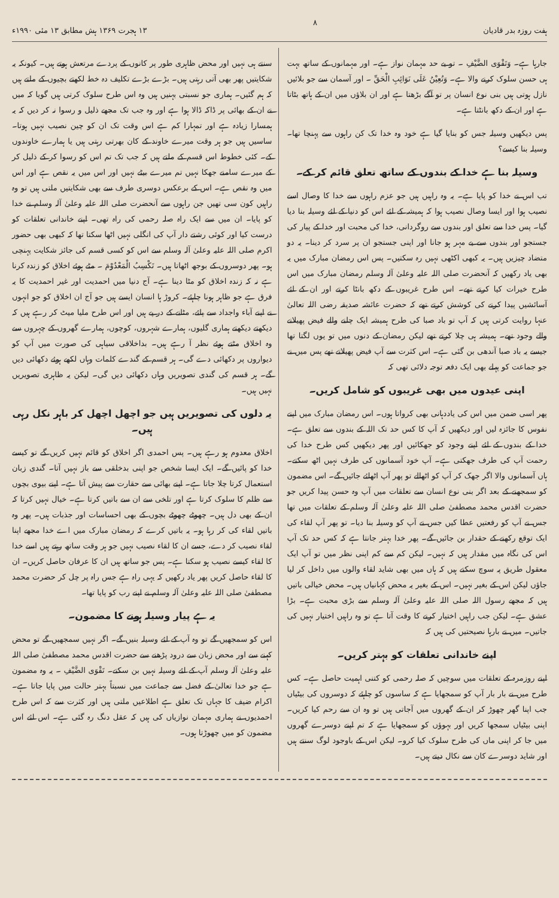ہفت روزہ بدر قادیان ۸ ۱۳ ہجرت ۱۳۶۹ ہش مطابق ۱۳ مئی ۱۹۹۰ء
جارہا ہے۔ وَتَقْوَى الضَّيْفِ ۔ تو بے حد مہمان نواز ہے۔ اور مہمانوں کے ساتھ بہت ہی حسن سلوک کرنے والا ہے۔ وَتُعِيْنُ عَلَى نَوَائِبِ الْحَقِّ ۔ اور آسمان سے جو بلائیں نازل ہوتی ہیں بنی نوع انسان پر تو آگے بڑھتا ہے اور ان بلاؤں میں ان کے ہاتھ بٹاتا ہے اور ان کے دکھ بانٹتا ہے۔
پس دیکھیں وسیلہ جس کو بنایا گیا ہے خود وہ خدا تک کن راہوں سے پہنچا تھا۔ وسیلہ بنا کیسے؟
وسیلہ بنا ہے خدا کے بندوں کے ساتھ تعلق قائم کر کے۔
تب اس نے خدا کو پایا ہے۔ یہ وہ راہیں ہیں جو عزم راہوں سے خدا کا وصال اسے نصیب ہوا اور ایسا وصال نصیب ہوا کہ ہمیشہ کے لئے اس کو دنیا کے لئے وسیلہ بنا دیا گیا۔ پس خدا سے تعلق اور بندوں سے روگردانی، خدا کی محبت اور خدا کے پیار کی جستجو اور بندوں سے بے مہر ہو جانا اور اپنی جستجو ان پر سرد کر دینا۔ یہ دو متضاد چیزیں ہیں۔ یہ کبھی اکٹھی نہیں رہ سکتیں۔ پس اس رمضان مبارک میں یہ بھی یاد رکھیں کہ آنحضرت صلی اللہ علیہ وعلیٰ آلہ وسلم رمضان مبارک میں اس طرح خیرات کیا کرتے تھے۔ اس طرح غریبوں کے دکھ بانٹا کرتے اور ان کے لئے آسائشیں پیدا کرنے کی کوشش کرتے تھے کہ حضرت عائشہ صدیقہ رضی اللہ تعالیٰ عنہا روایت کرتی ہیں کہ آپ تو باد صبا کی طرح ہمیشہ ایک چلنے والے فیض پھیلانے والے وجود تھے۔ ہمیشہ ہی چلا کرتے تھے لیکن رمضان کے دنوں میں تو یوں لگتا تھا جیسے یہ باد صبا آندھی بن گئی ہے۔ اس کثرت سے آپ فیض پھیلاتے تھے پس میں نے جو جماعت کو پہلے بھی ایک دفعہ توجہ دلائی تھی کہ
اپنی عیدوں میں بھی غریبوں کو شامل کریں۔
پھر اسی ضمن میں اس کی یاددہانی بھی کرواتا ہوں۔ اس رمضان مبارک میں اپنے نفوس کا جائزہ لیں اور دیکھیں کہ آپ کا کس حد تک اللہ کے بندوں سے تعلق ہے۔ خدا کے بندوں کے لئے اپنے وجود کو جھکائیں اور پھر دیکھیں کس طرح خدا کی رحمت آپ کی طرف جھکتی ہے۔ آپ خود آسمانوں کی طرف نہیں اٹھ سکتے۔ ہاں آسمانوں والا اگر جھک کر آپ کو اٹھالے تو پھر آپ اٹھائے جائیں گے۔ اس مضمون کو سمجھنے کے بعد اگر بنی نوع انسان سے تعلقات میں آپ وہ حسن پیدا کریں جو حضرت اقدس محمد مصطفیٰ صلی اللہ علیہ وعلیٰ آلہ وسلم کے تعلقات میں تھا جس نے آپ کو رفعتیں عطا کیں جس نے آپ کو وسیلہ بنا دیا۔ تو پھر آپ لقاء کی ایک توقع رکھنے کے حقدار بن جائیں گے۔ پھر خدا بہتر جانتا ہے کہ کس حد تک آپ اس کی نگاہ میں مقدار ہیں کہ نہیں۔ لیکن کم سے کم اپنی نظر میں تو آپ ایک معقول طریق پہ سوچ سکتے ہیں کہ ہاں میں بھی شاید لقاء والوں میں داخل کر لیا جاؤں لیکن اس کے بغیر نہیں۔ اس کے بغیر یہ محض کہانیاں ہیں۔ محض خیالی باتیں ہیں کہ مجھے رسول اللہ صلی اللہ علیہ وعلیٰ آلہ وسلم سے بڑی محبت ہے۔ بڑا عشق ہے۔ لیکن جب راہیں اختیار کرنے کا وقت آتا ہے تو وہ راہیں اختیار نہیں کی جاتیں۔ میں نے بارہا نصیحتیں کی ہیں کہ
اپنے خاندانی تعلقات کو بہتر کریں۔
اپنے روزمرہ کے تعلقات میں سوچیں کہ صلہ رحمی کو کتنی اہمیت حاصل ہے۔ کس طرح میں نے بار بار آپ کو سمجھایا ہے کہ ساسوں کو چاہئے کہ دوسروں کی بیٹیاں جب اپنا گھر چھوڑ کر ان کے گھروں میں آجاتی ہیں تو وہ ان سے رحم کیا کریں۔ اپنی بیٹیاں سمجھا کریں اور بہوؤں کو سمجھایا ہے کہ تم اپنے دوسرے گھروں میں جا کر اپنی ماں کی طرح سلوک کیا کرو۔ لیکن اس کے باوجود لوگ سنتے ہیں اور شاید دوسرے کان سے نکال دیتے ہیں۔
سنتے ہی نہیں اور محض ظاہری طور پر کانوں کے پردے مرتعش ہوتے ہیں۔ کیونکہ یہ شکایتیں پھر بھی آتی رہتی ہیں۔ بڑے بڑے تکلیف دہ خط لکھتے بچیوں کے ملتے ہیں کہ ہم گئیں۔ ہماری جو نسبتی بہنیں ہیں وہ اس طرح سلوک کرتی ہیں گویا کہ میں نے ان کے بھائی پر ڈاکہ ڈالا ہوا ہے اور وہ جب تک مجھے ذلیل و رسوا نہ کر دیں کہ یہ ہمسارا زیادہ ہے اور تمہارا کم ہے اس وقت تک ان کو چین نصیب نہیں ہوتا۔ ساسیں ہیں جو ہر وقت میرے خاوند کے کان بھرتی رہتی ہیں یا ہمارے خاوندوں کے۔ کئی خطوط اس قسم کے ملتے ہیں کہ جب تک تم اس کو رسوا کر کے ذلیل کر کے میرے سامنے جھکا نہیں تم میرے بیٹے نہیں اور اس میں یہ نقص ہے اور اس میں وہ نقص ہے۔ اس کے برعکس دوسری طرف سے بھی شکایتیں ملتی ہیں تو وہ راہیں کون سی تھیں جن راہوں سے آنحضرت صلی اللہ علیہ وعلیٰ آلہ وسلم نے خدا کو پایا۔ ان میں سے ایک راہ صلہ رحمی کی راہ تھی۔ اپنے خاندانی تعلقات کو درست کیا اور کوئی رشتے دار آپ کی انگلی نہیں اٹھا سکتا تھا کہ کبھی بھی حضور اکرم صلی اللہ علیہ وعلیٰ آلہ وسلم سے اس کو کسی قسم کی جائز شکایت پہنچی ہو۔ پھر دوسروں کے بوجھ اٹھاتا ہیں۔ تَكْسِبُ الْمَعْدُوْمَ ۔ مٹے ہوئے اخلاق کو زندہ کرنا ہے نہ کہ زندہ اخلاق کو مٹا دینا ہے۔ آج دنیا میں احمدیت اور غیر احمدیت کا یہ فرق ہے جو ظاہر ہونا چاہئے۔ کروڑ ہا انسان ایسے ہیں جو آج ان اخلاق کو جو انہوں نے اپنے آباء واجداد سے پائے، مٹانے کے در پے ہیں اور اس طرح ملیا میٹ کر رہے ہیں کہ دیکھتے دیکھتے ہماری گلیوں، ہمارے شہروں، کوچوں، ہمارے گھروں کے چہروں سے وہ اخلاق مٹتے ہوئے نظر آ رہے ہیں۔ بداخلاقی سیاہی کی صورت میں آپ کو دیواروں پر دکھائی دے گی۔ ہر قسم کے گندے کلمات وہاں لکھے ہوئے دکھائی دیں گے۔ ہر قسم کی گندی تصویریں وہاں دکھائی دیں گی۔ لیکن یہ ظاہری تصویریں نہیں ہیں۔
یہ دلوں کی تصویریں ہیں جو اچھل اچھل کر باہر نکل رہی ہیں۔
اخلاق معدوم ہو رہے ہیں۔ پس احمدی اگر اخلاق کو قائم نہیں کریں گے تو کیسے خدا کو پائیں گے۔ ایک ایسا شخص جو اپنی بدخلقی سے باز نہیں آتا۔ گندی زبان استعمال کرتا چلا جاتا ہے۔ اپنے بھائی سے حقارت سے پیش آتا ہے۔ اپنے بیوی بچوں سے ظلم کا سلوک کرتا ہے اور تلخی سے ان سے باتیں کرتا ہے۔ خیال نہیں کرتا کہ ان کے بھی دل ہیں۔ چھوٹے چھوٹے بچوں کے بھی احساسات اور جذبات ہیں۔ پھر وہ باتیں لقاء کی کر رہا ہو۔ یہ باتیں کرے کہ رمضان مبارک میں اے خدا مجھے اپنا لقاء نصیب کر دے، جسے ان کا لقاء نصیب نہیں جو ہر وقت ساتھ رہتے ہیں اسے خدا کا لقاء کیسے نصیب ہو سکتا ہے۔ پس جو ساتھ ہیں ان کا عرفان حاصل کریں۔ ان کا لقاء حاصل کریں پھر یاد رکھیں کہ یہی راہ ہے جس راہ پر چل کر حضرت محمد مصطفیٰ صلی اللہ علیہ وعلیٰ آلہ وسلم نے اپنے رب کو پایا تھا۔
یہ ہے پیار وسیلہ ہونے کا مضمون۔
اس کو سمجھیں گے تو وہ آپ کے لئے وسیلہ بنیں گے۔ اگر نہیں سمجھیں گے تو محض کہنے سے اور محض زبان سے درود پڑھنے سے حضرت اقدس محمد مصطفیٰ صلی اللہ علیہ وعلیٰ آلہ وسلم آپ کے لئے وسیلہ نہیں بن سکتے۔ تَقْوَى الضَّيْفِ ۔ یہ وہ مضمون ہے جو خدا تعالیٰ کے فضل سے جماعت میں نسبتاً بہتر حالت میں پایا جاتا ہے۔ اکرام ضیف کا جہاں تک تعلق ہے اطلاعیں ملتی ہیں اور کثرت سے کہ اس طرح احمدیوں نے ہماری مہمان نوازیاں کی ہیں کہ عقل دنگ رہ گئی ہے۔ اس لئے اس مضمون کو میں چھوڑتا ہوں۔